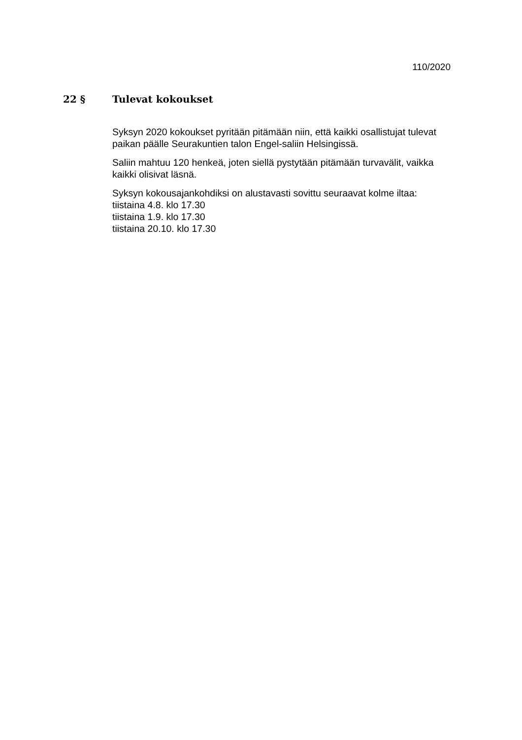110/2020
22 § Tulevat kokoukset
Syksyn 2020 kokoukset pyritään pitämään niin, että kaikki osallistujat tulevat paikan päälle Seurakuntien talon Engel-saliin Helsingissä.
Saliin mahtuu 120 henkeä, joten siellä pystytään pitämään turvavälit, vaikka kaikki olisivat läsnä.
Syksyn kokousajankohdiksi on alustavasti sovittu seuraavat kolme iltaa:
tiistaina 4.8. klo 17.30
tiistaina 1.9. klo 17.30
tiistaina 20.10. klo 17.30